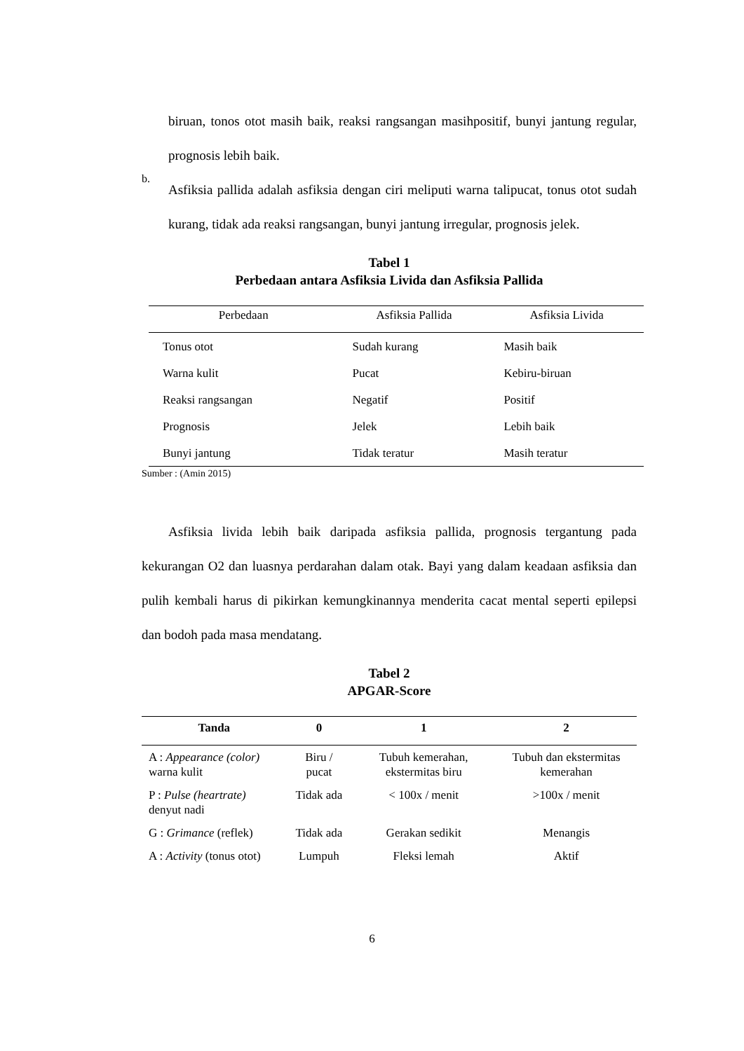biruan, tonos otot masih baik, reaksi rangsangan masihpositif, bunyi jantung regular, prognosis lebih baik.
b.
Asfiksia pallida adalah asfiksia dengan ciri meliputi warna talipucat, tonus otot sudah kurang, tidak ada reaksi rangsangan, bunyi jantung irregular, prognosis jelek.
Tabel 1
Perbedaan antara Asfiksia Livida dan Asfiksia Pallida
| Perbedaan | Asfiksia Pallida | Asfiksia Livida |
| --- | --- | --- |
| Tonus otot | Sudah kurang | Masih baik |
| Warna kulit | Pucat | Kebiru-biruan |
| Reaksi rangsangan | Negatif | Positif |
| Prognosis | Jelek | Lebih baik |
| Bunyi jantung | Tidak teratur | Masih teratur |
Sumber : (Amin 2015)
Asfiksia livida lebih baik daripada asfiksia pallida, prognosis tergantung pada kekurangan O2 dan luasnya perdarahan dalam otak. Bayi yang dalam keadaan asfiksia dan pulih kembali harus di pikirkan kemungkinannya menderita cacat mental seperti epilepsi dan bodoh pada masa mendatang.
Tabel 2
APGAR-Score
| Tanda | 0 | 1 | 2 |
| --- | --- | --- | --- |
| A : Appearance (color) warna kulit | Biru / pucat | Tubuh kemerahan, ekstermitas biru | Tubuh dan ekstermitas kemerahan |
| P : Pulse (heartrate) denyut nadi | Tidak ada | < 100x / menit | >100x / menit |
| G : Grimance (reflek) | Tidak ada | Gerakan sedikit | Menangis |
| A : Activity (tonus otot) | Lumpuh | Fleksi lemah | Aktif |
6